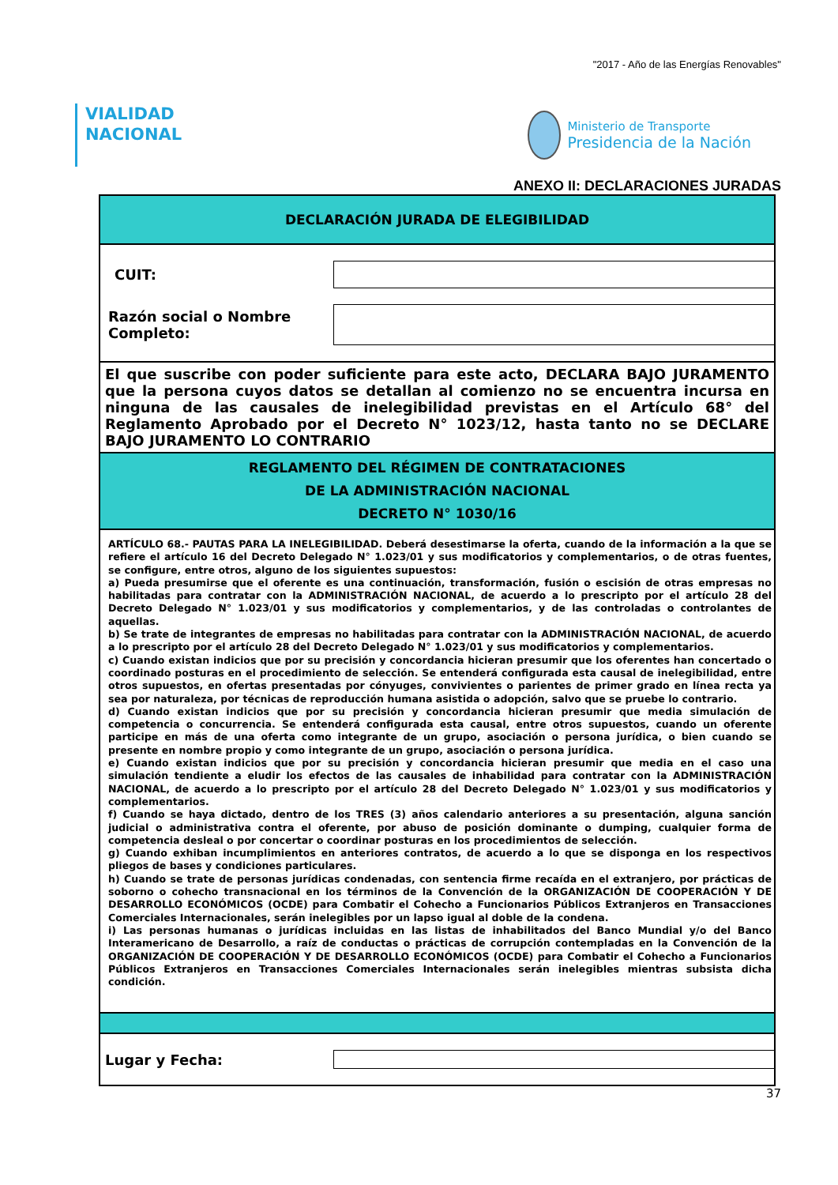"2017 - Año de las Energías Renovables"
VIALIDAD
NACIONAL
Ministerio de Transporte
Presidencia de la Nación
ANEXO II: DECLARACIONES JURADAS
DECLARACIÓN JURADA DE ELEGIBILIDAD
CUIT:
Razón social o Nombre Completo:
El que suscribe con poder suficiente para este acto, DECLARA BAJO JURAMENTO que la persona cuyos datos se detallan al comienzo no se encuentra incursa en ninguna de las causales de inelegibilidad previstas en el Artículo 68° del Reglamento Aprobado por el Decreto N° 1023/12, hasta tanto no se DECLARE BAJO JURAMENTO LO CONTRARIO
REGLAMENTO DEL RÉGIMEN DE CONTRATACIONES
DE LA ADMINISTRACIÓN NACIONAL
DECRETO N° 1030/16
ARTÍCULO 68.- PAUTAS PARA LA INELEGIBILIDAD. Deberá desestimarse la oferta, cuando de la información a la que se refiere el artículo 16 del Decreto Delegado N° 1.023/01 y sus modificatorios y complementarios, o de otras fuentes, se configure, entre otros, alguno de los siguientes supuestos:
a) Pueda presumirse que el oferente es una continuación, transformación, fusión o escisión de otras empresas no habilitadas para contratar con la ADMINISTRACIÓN NACIONAL, de acuerdo a lo prescripto por el artículo 28 del Decreto Delegado N° 1.023/01 y sus modificatorios y complementarios, y de las controladas o controlantes de aquellas.
b) Se trate de integrantes de empresas no habilitadas para contratar con la ADMINISTRACIÓN NACIONAL, de acuerdo a lo prescripto por el artículo 28 del Decreto Delegado N° 1.023/01 y sus modificatorios y complementarios.
c) Cuando existan indicios que por su precisión y concordancia hicieran presumir que los oferentes han concertado o coordinado posturas en el procedimiento de selección. Se entenderá configurada esta causal de inelegibilidad, entre otros supuestos, en ofertas presentadas por cónyuges, convivientes o parientes de primer grado en línea recta ya sea por naturaleza, por técnicas de reproducción humana asistida o adopción, salvo que se pruebe lo contrario.
d) Cuando existan indicios que por su precisión y concordancia hicieran presumir que media simulación de competencia o concurrencia. Se entenderá configurada esta causal, entre otros supuestos, cuando un oferente participe en más de una oferta como integrante de un grupo, asociación o persona jurídica, o bien cuando se presente en nombre propio y como integrante de un grupo, asociación o persona jurídica.
e) Cuando existan indicios que por su precisión y concordancia hicieran presumir que media en el caso una simulación tendiente a eludir los efectos de las causales de inhabilidad para contratar con la ADMINISTRACIÓN NACIONAL, de acuerdo a lo prescripto por el artículo 28 del Decreto Delegado N° 1.023/01 y sus modificatorios y complementarios.
f) Cuando se haya dictado, dentro de los TRES (3) años calendario anteriores a su presentación, alguna sanción judicial o administrativa contra el oferente, por abuso de posición dominante o dumping, cualquier forma de competencia desleal o por concertar o coordinar posturas en los procedimientos de selección.
g) Cuando exhiban incumplimientos en anteriores contratos, de acuerdo a lo que se disponga en los respectivos pliegos de bases y condiciones particulares.
h) Cuando se trate de personas jurídicas condenadas, con sentencia firme recaída en el extranjero, por prácticas de soborno o cohecho transnacional en los términos de la Convención de la ORGANIZACIÓN DE COOPERACIÓN Y DE DESARROLLO ECONÓMICOS (OCDE) para Combatir el Cohecho a Funcionarios Públicos Extranjeros en Transacciones Comerciales Internacionales, serán inelegibles por un lapso igual al doble de la condena.
i) Las personas humanas o jurídicas incluidas en las listas de inhabilitados del Banco Mundial y/o del Banco Interamericano de Desarrollo, a raíz de conductas o prácticas de corrupción contempladas en la Convención de la ORGANIZACIÓN DE COOPERACIÓN Y DE DESARROLLO ECONÓMICOS (OCDE) para Combatir el Cohecho a Funcionarios Públicos Extranjeros en Transacciones Comerciales Internacionales serán inelegibles mientras subsista dicha condición.
Lugar y Fecha:
37